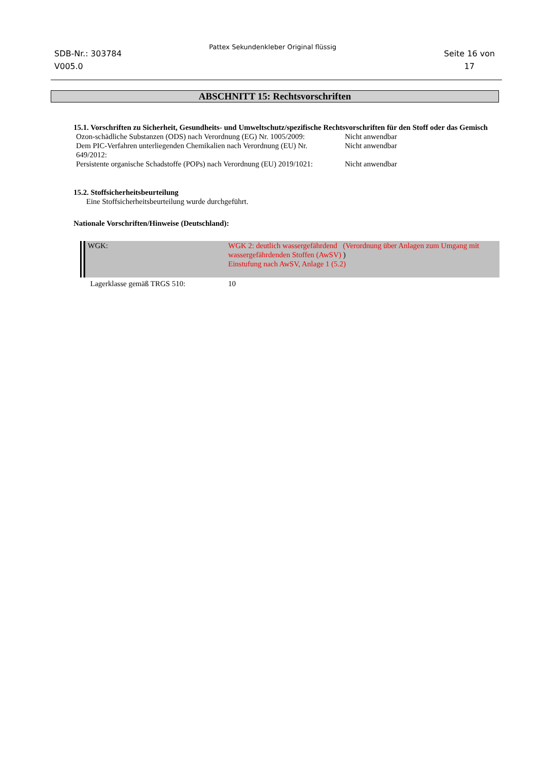SDB-Nr.: 303784
V005.0
Pattex Sekundenkleber Original flüssig
Seite 16 von
17
ABSCHNITT 15: Rechtsvorschriften
15.1. Vorschriften zu Sicherheit, Gesundheits- und Umweltschutz/spezifische Rechtsvorschriften für den Stoff oder das Gemisch
| Ozon-schädliche Substanzen (ODS) nach Verordnung (EG) Nr. 1005/2009: | Nicht anwendbar |
| Dem PIC-Verfahren unterliegenden Chemikalien nach Verordnung (EU) Nr. 649/2012: | Nicht anwendbar |
| Persistente organische Schadstoffe (POPs) nach Verordnung (EU) 2019/1021: | Nicht anwendbar |
15.2. Stoffsicherheitsbeurteilung
Eine Stoffsicherheitsbeurteilung wurde durchgeführt.
Nationale Vorschriften/Hinweise (Deutschland):
| WGK: | WGK 2: deutlich wassergefährdend (Verordnung über Anlagen zum Umgang mit wassergefährdenden Stoffen (AwSV) ) Einstufung nach AwSV, Anlage 1 (5.2) |
| Lagerklasse gemäß TRGS 510: | 10 |